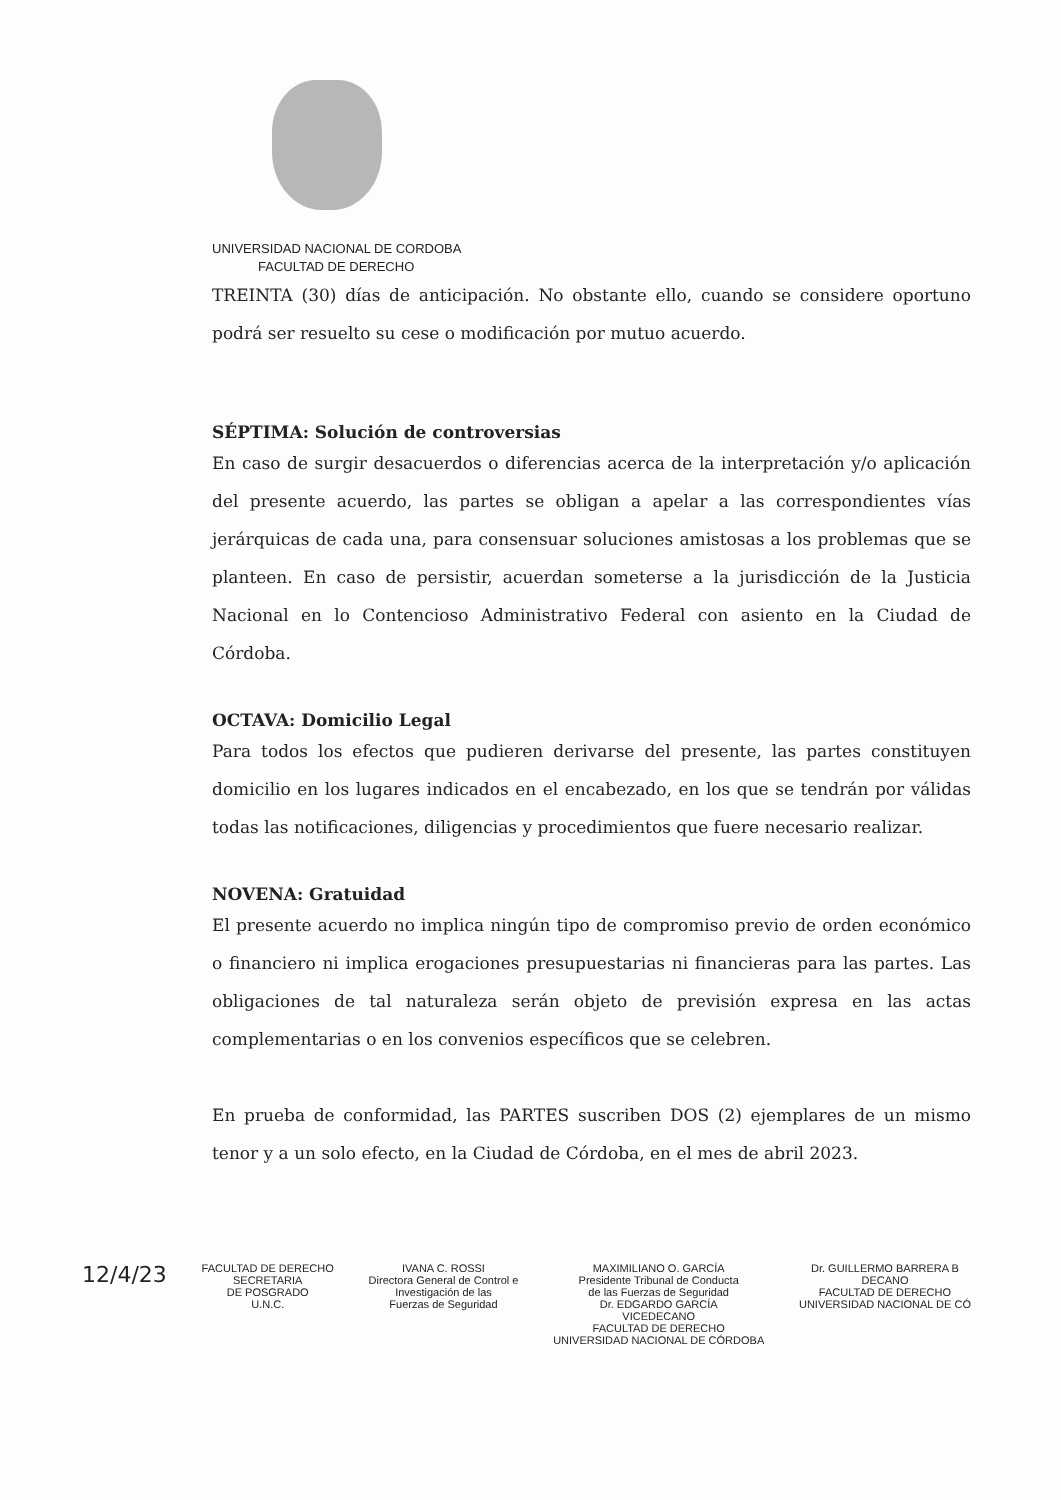UNIVERSIDAD NACIONAL DE CORDOBA
FACULTAD DE DERECHO
TREINTA (30) días de anticipación. No obstante ello, cuando se considere oportuno podrá ser resuelto su cese o modificación por mutuo acuerdo.
SÉPTIMA: Solución de controversias
En caso de surgir desacuerdos o diferencias acerca de la interpretación y/o aplicación del presente acuerdo, las partes se obligan a apelar a las correspondientes vías jerárquicas de cada una, para consensuar soluciones amistosas a los problemas que se planteen. En caso de persistir, acuerdan someterse a la jurisdicción de la Justicia Nacional en lo Contencioso Administrativo Federal con asiento en la Ciudad de Córdoba.
OCTAVA: Domicilio Legal
Para todos los efectos que pudieren derivarse del presente, las partes constituyen domicilio en los lugares indicados en el encabezado, en los que se tendrán por válidas todas las notificaciones, diligencias y procedimientos que fuere necesario realizar.
NOVENA: Gratuidad
El presente acuerdo no implica ningún tipo de compromiso previo de orden económico o financiero ni implica erogaciones presupuestarias ni financieras para las partes. Las obligaciones de tal naturaleza serán objeto de previsión expresa en las actas complementarias o en los convenios específicos que se celebren.
En prueba de conformidad, las PARTES suscriben DOS (2) ejemplares de un mismo tenor y a un solo efecto, en la Ciudad de Córdoba, en el mes de abril 2023.
12/4/23
FACULTAD DE DERECHO
SECRETARIA
DE POSGRADO
U.N.C.
IVANA C. ROSSI
Directora General de Control e
Investigación de las
Fuerzas de Seguridad
MAXIMILIANO O. GARCÍA
Presidente Tribunal de Conducta
de las Fuerzas de Seguridad
Dr. EDGARDO GARCÍA
VICEDECANO
FACULTAD DE DERECHO
UNIVERSIDAD NACIONAL DE CÓRDOBA
Dr. GUILLERMO BARRERA B
DECANO
FACULTAD DE DERECHO
UNIVERSIDAD NACIONAL DE CÓ